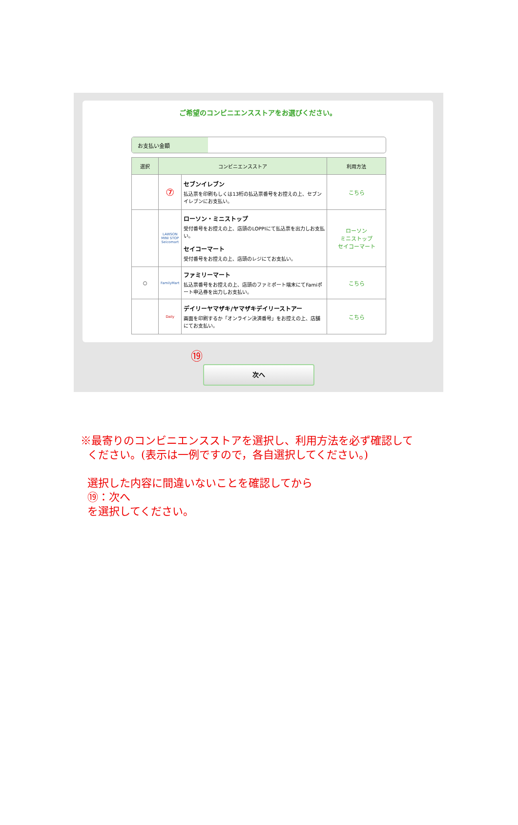ご希望のコンビニエンスストアをお選びください。
お支払い金額
| 選択 | コンビニエンスストア | | 利用方法 |
| --- | --- | --- | --- |
| | ⑦ | セブンイレブン 払込票を印刷もしくは13桁の払込票番号をお控えの上、セブンイレブンにお支払い。 | こちら |
| | LAWSON MINI STOP Seicomart | ローソン・ミニストップ 受付番号をお控えの上、店頭のLOPPIにて払込票を出力しお支払い。 セイコーマート 受付番号をお控えの上、店頭のレジにてお支払い。 | ローソン ミニストップ セイコーマート |
| ○ | FamilyMart | ファミリーマート 払込票番号をお控えの上、店頭のファミポート端末にてFamiポート申込券を出力しお支払い。 | こちら |
| | Daily | デイリーヤマザキ/ヤマザキデイリーストアー 画面を印刷するか「オンライン決済番号」をお控えの上、店舗にてお支払い。 | こちら |
⑲
次へ
※最寄りのコンビニエンスストアを選択し、利用方法を必ず確認して
ください。(表示は一例ですので，各自選択してください。)
選択した内容に間違いないことを確認してから
⑲：次へ
を選択してください。